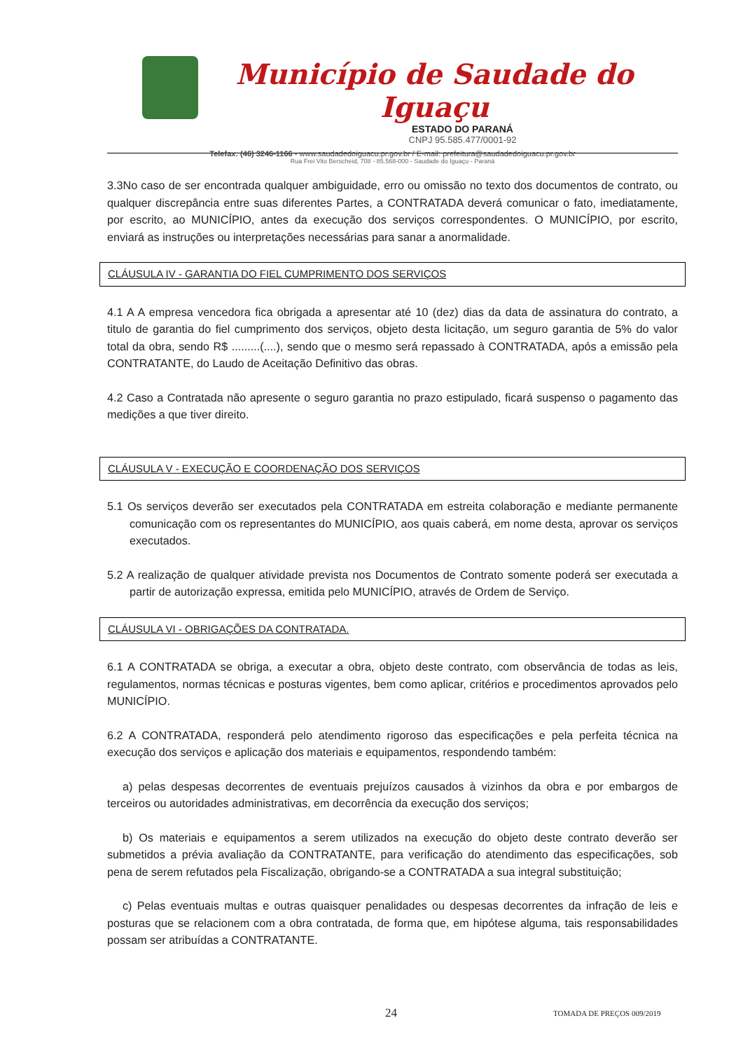Município de Saudade do Iguaçu
ESTADO DO PARANÁ
CNPJ 95.585.477/0001-92
Telefax: (46) 3246-1166 - www.saudadedoiguacu.pr.gov.br / E-mail: prefeitura@saudadedoiguacu.pr.gov.br
Rua Frei Vito Berscheid, 708 - 85.568-000 - Saudade do Iguaçu - Paraná
3.3No caso de ser encontrada qualquer ambiguidade, erro ou omissão no texto dos documentos de contrato, ou qualquer discrepância entre suas diferentes Partes, a CONTRATADA deverá comunicar o fato, imediatamente, por escrito, ao MUNICÍPIO, antes da execução dos serviços correspondentes. O MUNICÍPIO, por escrito, enviará as instruções ou interpretações necessárias para sanar a anormalidade.
CLÁUSULA IV - GARANTIA DO FIEL CUMPRIMENTO DOS SERVIÇOS
4.1 A A empresa vencedora fica obrigada a apresentar até 10 (dez) dias da data de assinatura do contrato, a titulo de garantia do fiel cumprimento dos serviços, objeto desta licitação, um seguro garantia de 5% do valor total da obra, sendo R$ .........(....), sendo que o mesmo será repassado à CONTRATADA, após a emissão pela CONTRATANTE, do Laudo de Aceitação Definitivo das obras.
4.2 Caso a Contratada não apresente o seguro garantia no prazo estipulado, ficará suspenso o pagamento das medições a que tiver direito.
CLÁUSULA V - EXECUÇÃO E COORDENAÇÃO DOS SERVIÇOS
5.1 Os serviços deverão ser executados pela CONTRATADA em estreita colaboração e mediante permanente comunicação com os representantes do MUNICÍPIO, aos quais caberá, em nome desta, aprovar os serviços executados.
5.2 A realização de qualquer atividade prevista nos Documentos de Contrato somente poderá ser executada a partir de autorização expressa, emitida pelo MUNICÍPIO, através de Ordem de Serviço.
CLÁUSULA VI - OBRIGAÇÕES DA CONTRATADA.
6.1 A CONTRATADA se obriga, a executar a obra, objeto deste contrato, com observância de todas as leis, regulamentos, normas técnicas e posturas vigentes, bem como aplicar, critérios e procedimentos aprovados pelo MUNICÍPIO.
6.2 A CONTRATADA, responderá pelo atendimento rigoroso das especificações e pela perfeita técnica na execução dos serviços e aplicação dos materiais e equipamentos, respondendo também:
a) pelas despesas decorrentes de eventuais prejuízos causados à vizinhos da obra e por embargos de terceiros ou autoridades administrativas, em decorrência da execução dos serviços;
b) Os materiais e equipamentos a serem utilizados na execução do objeto deste contrato deverão ser submetidos a prévia avaliação da CONTRATANTE, para verificação do atendimento das especificações, sob pena de serem refutados pela Fiscalização, obrigando-se a CONTRATADA a sua integral substituição;
c) Pelas eventuais multas e outras quaisquer penalidades ou despesas decorrentes da infração de leis e posturas que se relacionem com a obra contratada, de forma que, em hipótese alguma, tais responsabilidades possam ser atribuídas a CONTRATANTE.
24 TOMADA DE PREÇOS 009/2019